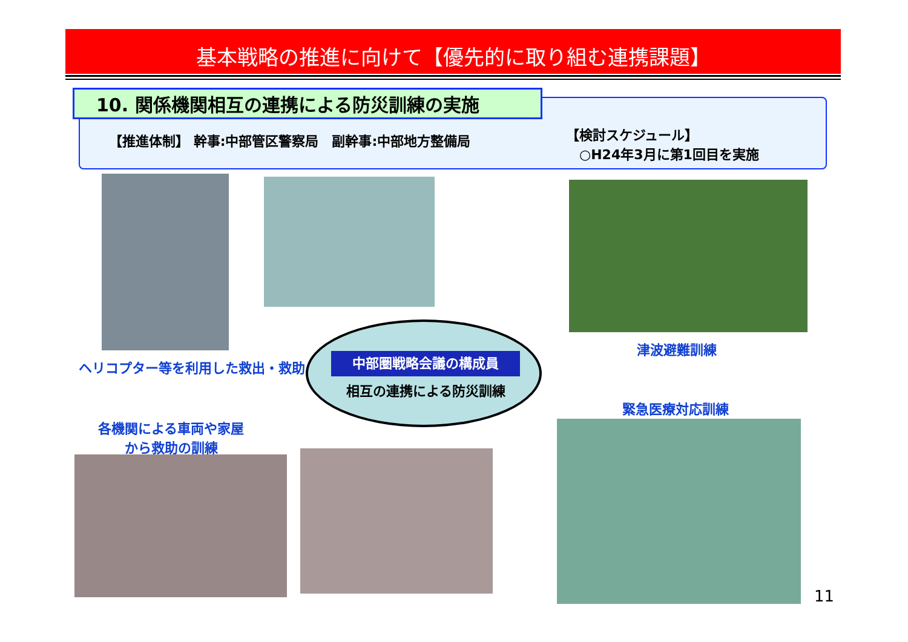基本戦略の推進に向けて【優先的に取り組む連携課題】
10. 関係機関相互の連携による防災訓練の実施
【推進体制】 幹事:中部管区警察局　副幹事:中部地方整備局
【検討スケジュール】
　○H24年3月に第1回目を実施
ヘリコプター等を利用した救出・救助
津波避難訓練
緊急医療対応訓練
各機関による車両や家屋
から救助の訓練
中部圏戦略会議の構成員
相互の連携による防災訓練
11